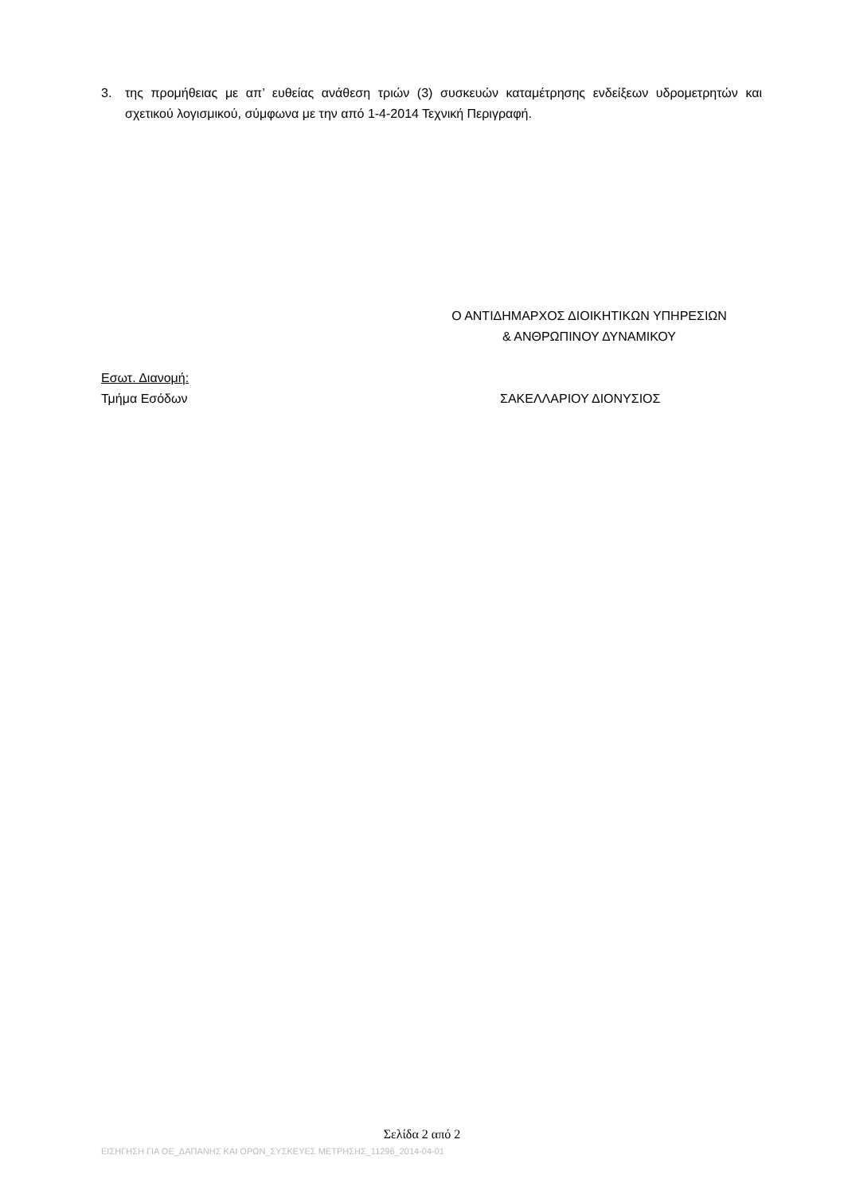3. της προμήθειας με απ’ ευθείας ανάθεση τριών (3) συσκευών καταμέτρησης ενδείξεων υδρομετρητών και σχετικού λογισμικού, σύμφωνα με την από 1-4-2014 Τεχνική Περιγραφή.
Ο ΑΝΤΙΔΗΜΑΡΧΟΣ ΔΙΟΙΚΗΤΙΚΩΝ ΥΠΗΡΕΣΙΩΝ
& ΑΝΘΡΩΠΙΝΟΥ ΔΥΝΑΜΙΚΟΥ
Εσωτ. Διανομή:
Τμήμα Εσόδων
ΣΑΚΕΛΛΑΡΙΟΥ ΔΙΟΝΥΣΙΟΣ
Σελίδα 2 από 2
ΕΙΣΗΓΗΣΗ ΓΙΑ ΟΕ_ΔΑΠΑΝΗΣ ΚΑΙ ΟΡΩΝ_ΣΥΣΚΕΥΕΣ ΜΕΤΡΗΣΗΣ_11296_2014-04-01